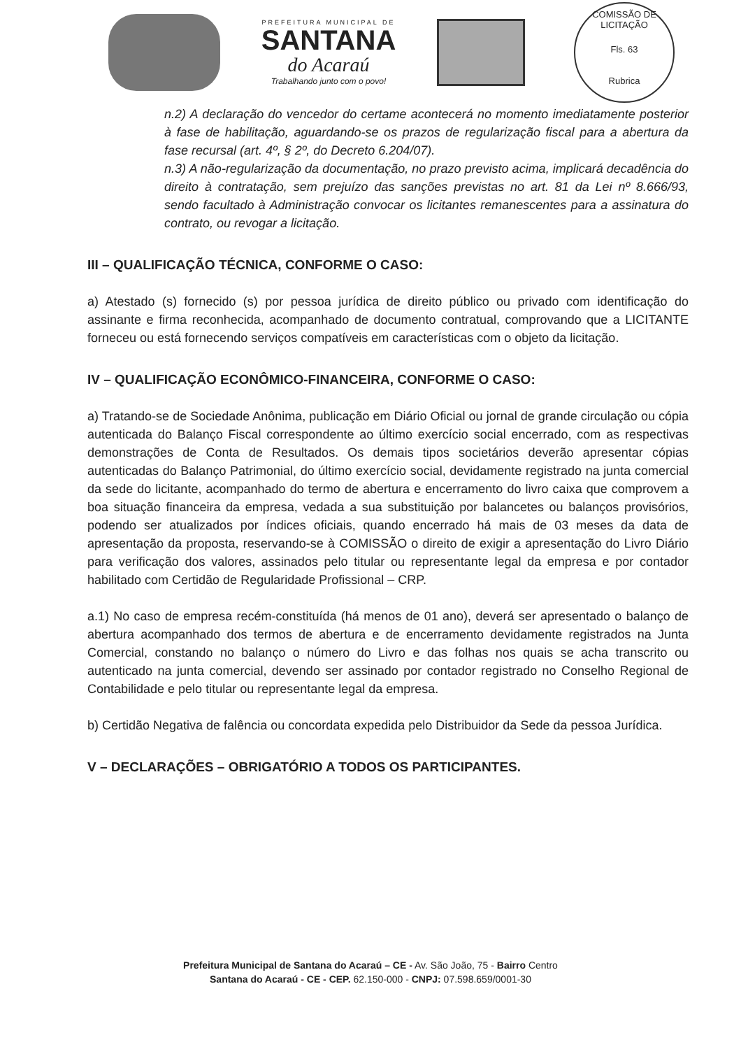PREFEITURA MUNICIPAL DE
SANTANA
do Acaraú
Trabalhando junto com o povo!
COMISSÃO DE LICITAÇÃO
Fls. 63
Rubrica
n.2) A declaração do vencedor do certame acontecerá no momento imediatamente posterior à fase de habilitação, aguardando-se os prazos de regularização fiscal para a abertura da fase recursal (art. 4º, § 2º, do Decreto 6.204/07).
n.3) A não-regularização da documentação, no prazo previsto acima, implicará decadência do direito à contratação, sem prejuízo das sanções previstas no art. 81 da Lei nº 8.666/93, sendo facultado à Administração convocar os licitantes remanescentes para a assinatura do contrato, ou revogar a licitação.
III – QUALIFICAÇÃO TÉCNICA, CONFORME O CASO:
a) Atestado (s) fornecido (s) por pessoa jurídica de direito público ou privado com identificação do assinante e firma reconhecida, acompanhado de documento contratual, comprovando que a LICITANTE forneceu ou está fornecendo serviços compatíveis em características com o objeto da licitação.
IV – QUALIFICAÇÃO ECONÔMICO-FINANCEIRA, CONFORME O CASO:
a) Tratando-se de Sociedade Anônima, publicação em Diário Oficial ou jornal de grande circulação ou cópia autenticada do Balanço Fiscal correspondente ao último exercício social encerrado, com as respectivas demonstrações de Conta de Resultados. Os demais tipos societários deverão apresentar cópias autenticadas do Balanço Patrimonial, do último exercício social, devidamente registrado na junta comercial da sede do licitante, acompanhado do termo de abertura e encerramento do livro caixa que comprovem a boa situação financeira da empresa, vedada a sua substituição por balancetes ou balanços provisórios, podendo ser atualizados por índices oficiais, quando encerrado há mais de 03 meses da data de apresentação da proposta, reservando-se à COMISSÃO o direito de exigir a apresentação do Livro Diário para verificação dos valores, assinados pelo titular ou representante legal da empresa e por contador habilitado com Certidão de Regularidade Profissional – CRP.
a.1) No caso de empresa recém-constituída (há menos de 01 ano), deverá ser apresentado o balanço de abertura acompanhado dos termos de abertura e de encerramento devidamente registrados na Junta Comercial, constando no balanço o número do Livro e das folhas nos quais se acha transcrito ou autenticado na junta comercial, devendo ser assinado por contador registrado no Conselho Regional de Contabilidade e pelo titular ou representante legal da empresa.
b) Certidão Negativa de falência ou concordata expedida pelo Distribuidor da Sede da pessoa Jurídica.
V – DECLARAÇÕES – OBRIGATÓRIO A TODOS OS PARTICIPANTES.
Prefeitura Municipal de Santana do Acaraú – CE - Av. São João, 75 - Bairro Centro
Santana do Acaraú - CE - CEP. 62.150-000 - CNPJ: 07.598.659/0001-30